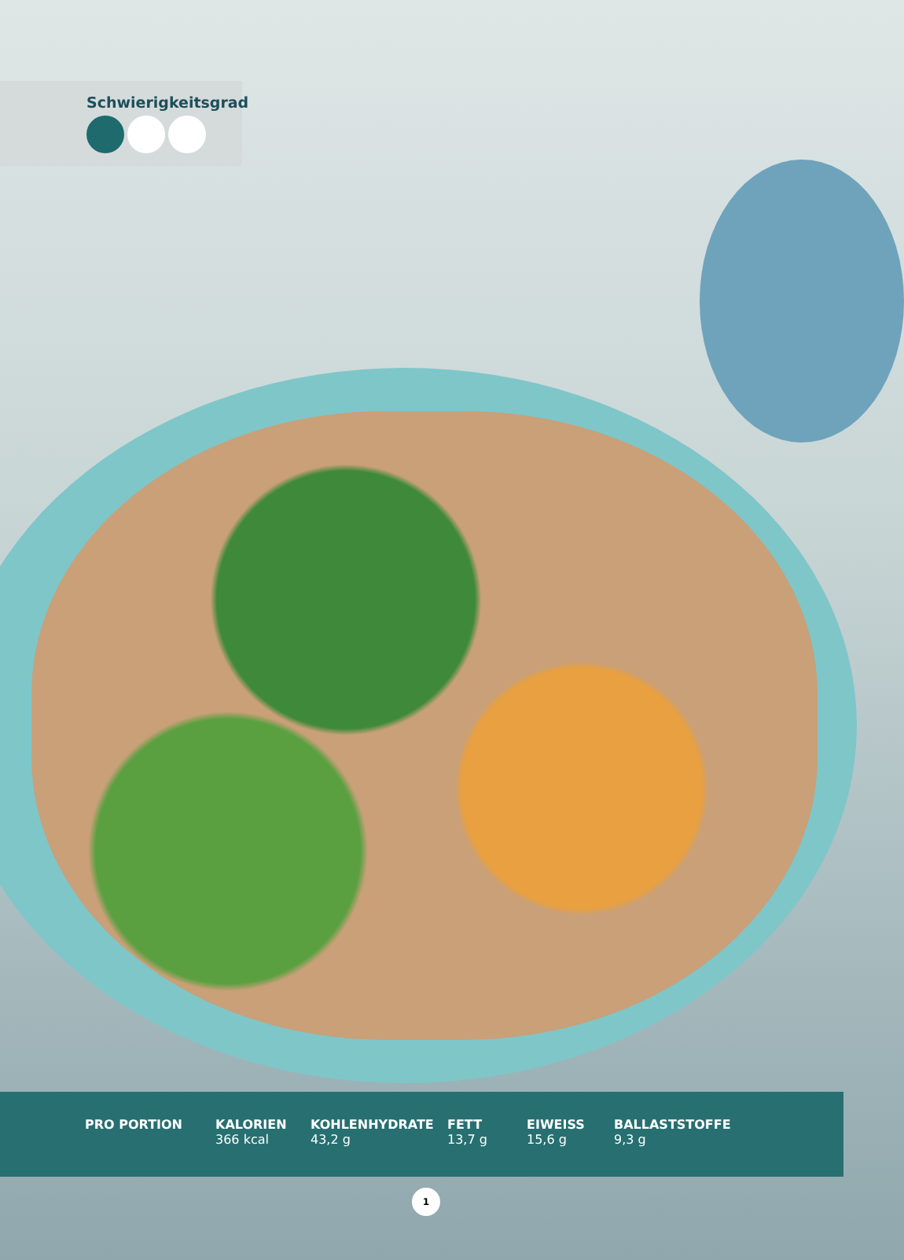Schwierigkeitsgrad
| PRO PORTION | KALORIEN 366 kcal | KOHLENHYDRATE 43,2 g | FETT 13,7 g | EIWEISS 15,6 g | BALLASTSTOFFE 9,3 g |
1